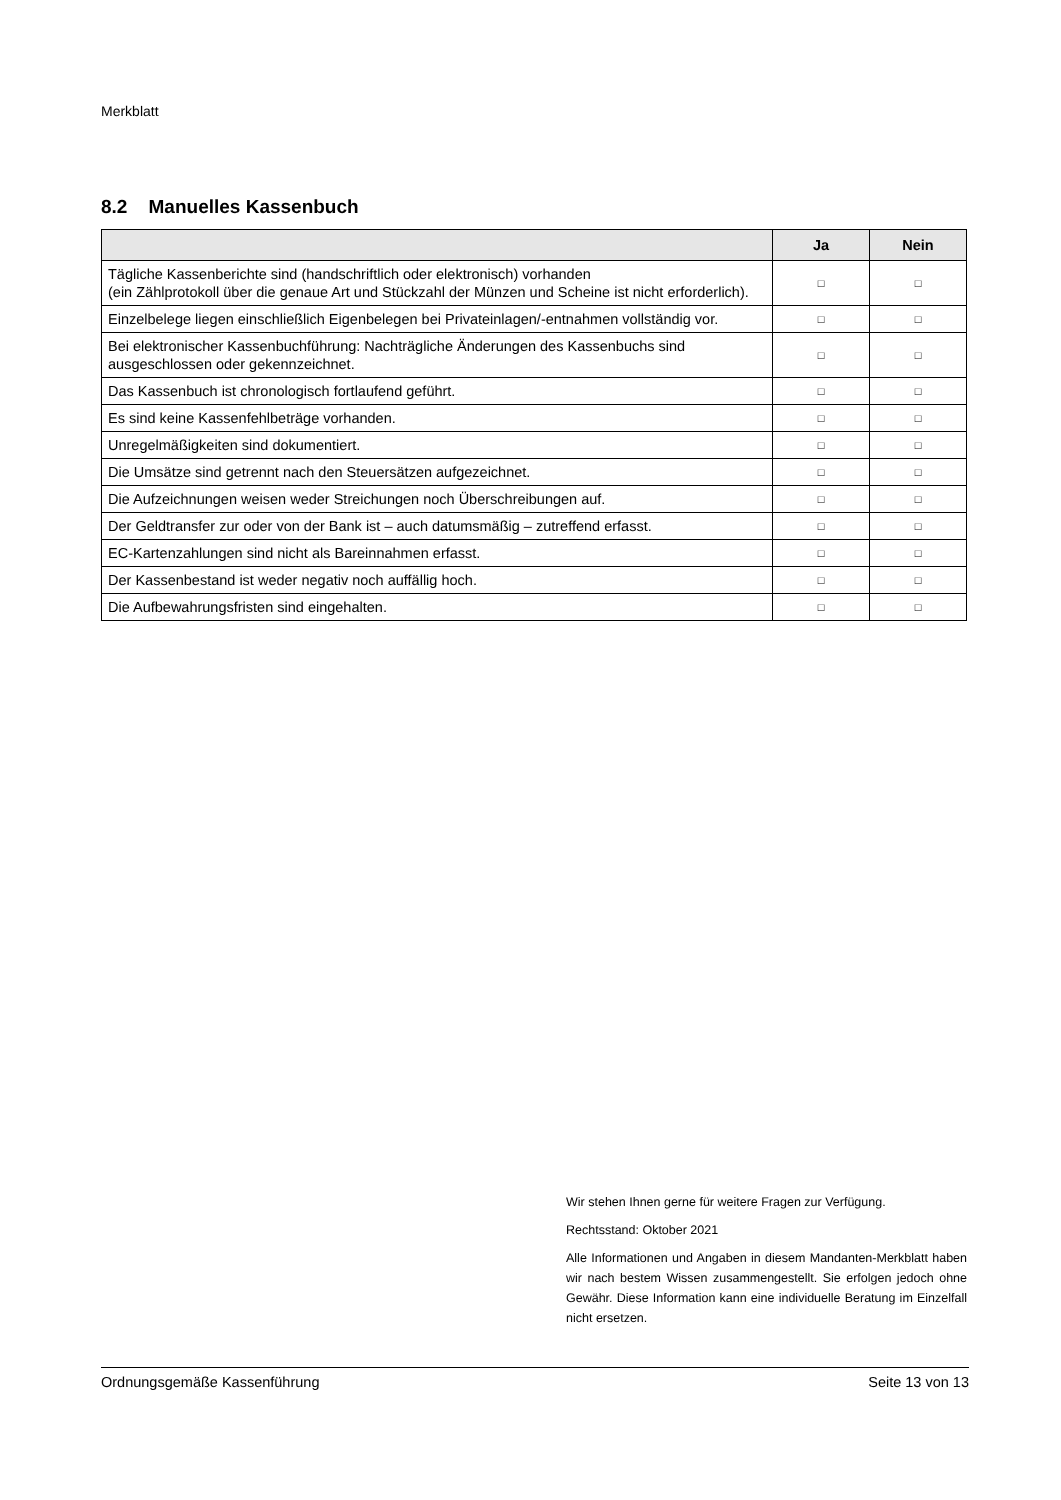Merkblatt
8.2 Manuelles Kassenbuch
| | Ja | Nein |
| --- | --- | --- |
| Tägliche Kassenberichte sind (handschriftlich oder elektronisch) vorhanden (ein Zählprotokoll über die genaue Art und Stückzahl der Münzen und Scheine ist nicht erforderlich). | □ | □ |
| Einzelbelege liegen einschließlich Eigenbelegen bei Privateinlagen/-entnahmen vollständig vor. | □ | □ |
| Bei elektronischer Kassenbuchführung: Nachträgliche Änderungen des Kassenbuchs sind ausgeschlossen oder gekennzeichnet. | □ | □ |
| Das Kassenbuch ist chronologisch fortlaufend geführt. | □ | □ |
| Es sind keine Kassenfehlbeträge vorhanden. | □ | □ |
| Unregelmäßigkeiten sind dokumentiert. | □ | □ |
| Die Umsätze sind getrennt nach den Steuersätzen aufgezeichnet. | □ | □ |
| Die Aufzeichnungen weisen weder Streichungen noch Überschreibungen auf. | □ | □ |
| Der Geldtransfer zur oder von der Bank ist – auch datumsmäßig – zutreffend erfasst. | □ | □ |
| EC-Kartenzahlungen sind nicht als Bareinnahmen erfasst. | □ | □ |
| Der Kassenbestand ist weder negativ noch auffällig hoch. | □ | □ |
| Die Aufbewahrungsfristen sind eingehalten. | □ | □ |
Wir stehen Ihnen gerne für weitere Fragen zur Verfügung.
Rechtsstand: Oktober 2021
Alle Informationen und Angaben in diesem Mandanten-Merkblatt haben wir nach bestem Wissen zusammengestellt. Sie erfolgen jedoch ohne Gewähr. Diese Information kann eine individuelle Beratung im Einzelfall nicht ersetzen.
Ordnungsgemäße Kassenführung Seite 13 von 13